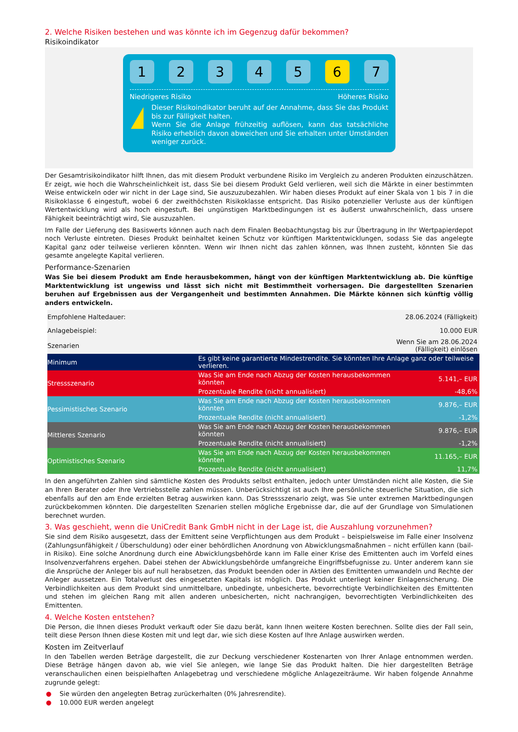2. Welche Risiken bestehen und was könnte ich im Gegenzug dafür bekommen?
Risikoindikator
1 2 3 4 5 6 7
Niedrigeres Risiko Höheres Risiko
!
Dieser Risikoindikator beruht auf der Annahme, dass Sie das Produkt bis zur Fälligkeit halten.
Wenn Sie die Anlage frühzeitig auflösen, kann das tatsächliche Risiko erheblich davon abweichen und Sie erhalten unter Umständen weniger zurück.
Der Gesamtrisikoindikator hilft Ihnen, das mit diesem Produkt verbundene Risiko im Vergleich zu anderen Produkten einzuschätzen. Er zeigt, wie hoch die Wahrscheinlichkeit ist, dass Sie bei diesem Produkt Geld verlieren, weil sich die Märkte in einer bestimmten Weise entwickeln oder wir nicht in der Lage sind, Sie auszuzubezahlen. Wir haben dieses Produkt auf einer Skala von 1 bis 7 in die Risikoklasse 6 eingestuft, wobei 6 der zweithöchsten Risikoklasse entspricht. Das Risiko potenzieller Verluste aus der künftigen Wertentwicklung wird als hoch eingestuft. Bei ungünstigen Marktbedingungen ist es äußerst unwahrscheinlich, dass unsere Fähigkeit beeinträchtigt wird, Sie auszuzahlen.
Im Falle der Lieferung des Basiswerts können auch nach dem Finalen Beobachtungstag bis zur Übertragung in Ihr Wertpapierdepot noch Verluste eintreten. Dieses Produkt beinhaltet keinen Schutz vor künftigen Marktentwicklungen, sodass Sie das angelegte Kapital ganz oder teilweise verlieren könnten. Wenn wir Ihnen nicht das zahlen können, was Ihnen zusteht, könnten Sie das gesamte angelegte Kapital verlieren.
Performance-Szenarien
Was Sie bei diesem Produkt am Ende herausbekommen, hängt von der künftigen Marktentwicklung ab. Die künftige Marktentwicklung ist ungewiss und lässt sich nicht mit Bestimmtheit vorhersagen. Die dargestellten Szenarien beruhen auf Ergebnissen aus der Vergangenheit und bestimmten Annahmen. Die Märkte können sich künftig völlig anders entwickeln.
| Empfohlene Haltedauer: | 28.06.2024 (Fälligkeit) | |
| Anlagebeispiel: | 10.000 EUR | |
| Szenarien | Wenn Sie am 28.06.2024 (Fälligkeit) einlösen | |
| Minimum | Es gibt keine garantierte Mindestrendite. Sie könnten Ihre Anlage ganz oder teilweise verlieren. | |
| Stressszenario | Was Sie am Ende nach Abzug der Kosten herausbekommen könnten | 5.141,– EUR |
| | Prozentuale Rendite (nicht annualisiert) | -48,6% |
| Pessimistisches Szenario | Was Sie am Ende nach Abzug der Kosten herausbekommen könnten | 9.876,– EUR |
| | Prozentuale Rendite (nicht annualisiert) | -1,2% |
| Mittleres Szenario | Was Sie am Ende nach Abzug der Kosten herausbekommen könnten | 9.876,– EUR |
| | Prozentuale Rendite (nicht annualisiert) | -1,2% |
| Optimistisches Szenario | Was Sie am Ende nach Abzug der Kosten herausbekommen könnten | 11.165,– EUR |
| | Prozentuale Rendite (nicht annualisiert) | 11,7% |
In den angeführten Zahlen sind sämtliche Kosten des Produkts selbst enthalten, jedoch unter Umständen nicht alle Kosten, die Sie an Ihren Berater oder Ihre Vertriebsstelle zahlen müssen. Unberücksichtigt ist auch Ihre persönliche steuerliche Situation, die sich ebenfalls auf den am Ende erzielten Betrag auswirken kann. Das Stressszenario zeigt, was Sie unter extremen Marktbedingungen zurückbekommen könnten. Die dargestellten Szenarien stellen mögliche Ergebnisse dar, die auf der Grundlage von Simulationen berechnet wurden.
3. Was geschieht, wenn die UniCredit Bank GmbH nicht in der Lage ist, die Auszahlung vorzunehmen?
Sie sind dem Risiko ausgesetzt, dass der Emittent seine Verpflichtungen aus dem Produkt – beispielsweise im Falle einer Insolvenz (Zahlungsunfähigkeit / Überschuldung) oder einer behördlichen Anordnung von Abwicklungsmaßnahmen – nicht erfüllen kann (bail-in Risiko). Eine solche Anordnung durch eine Abwicklungsbehörde kann im Falle einer Krise des Emittenten auch im Vorfeld eines Insolvenzverfahrens ergehen. Dabei stehen der Abwicklungsbehörde umfangreiche Eingriffsbefugnisse zu. Unter anderem kann sie die Ansprüche der Anleger bis auf null herabsetzen, das Produkt beenden oder in Aktien des Emittenten umwandeln und Rechte der Anleger aussetzen. Ein Totalverlust des eingesetzten Kapitals ist möglich. Das Produkt unterliegt keiner Einlagensicherung. Die Verbindlichkeiten aus dem Produkt sind unmittelbare, unbedingte, unbesicherte, bevorrechtigte Verbindlichkeiten des Emittenten und stehen im gleichen Rang mit allen anderen unbesicherten, nicht nachrangigen, bevorrechtigten Verbindlichkeiten des Emittenten.
4. Welche Kosten entstehen?
Die Person, die Ihnen dieses Produkt verkauft oder Sie dazu berät, kann Ihnen weitere Kosten berechnen. Sollte dies der Fall sein, teilt diese Person Ihnen diese Kosten mit und legt dar, wie sich diese Kosten auf Ihre Anlage auswirken werden.
Kosten im Zeitverlauf
In den Tabellen werden Beträge dargestellt, die zur Deckung verschiedener Kostenarten von Ihrer Anlage entnommen werden. Diese Beträge hängen davon ab, wie viel Sie anlegen, wie lange Sie das Produkt halten. Die hier dargestellten Beträge veranschaulichen einen beispielhaften Anlagebetrag und verschiedene mögliche Anlagezeiträume. Wir haben folgende Annahme zugrunde gelegt:
● Sie würden den angelegten Betrag zurückerhalten (0% Jahresrendite).
● 10.000 EUR werden angelegt